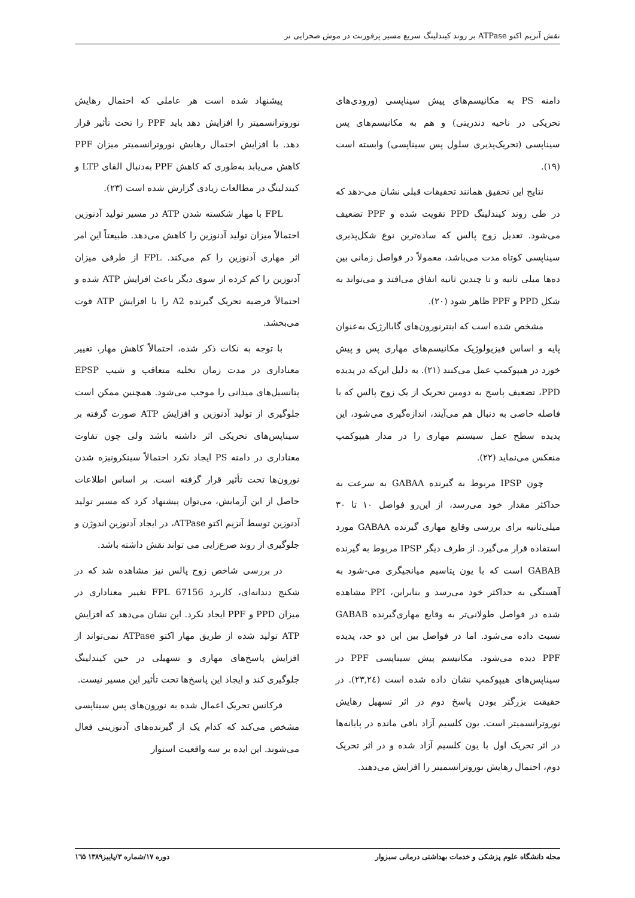نقش آنزیم اکتو ATPase بر روند کیندلینگ سریع مسیر پرفورنت در موش صحرایی نر
دامنه PS به مکانیسم‌های پیش سیناپسی (ورودی‌های تحریکی در ناحیه دندریتی) و هم به مکانیسم‌های پس سیناپسی (تحریک‌پذیری سلول پس سیناپسی) وابسته است (۱۹).
نتایج این تحقیق همانند تحقیقات قبلی نشان می-دهد که در طی روند کیندلینگ PPD تقویت شده و PPF تضعیف می‌شود. تعدیل زوج پالس که ساده‌ترین نوع شکل‌پذیری سیناپسی کوتاه مدت می‌باشد، معمولاً در فواصل زمانی بین ده‌ها میلی ثانیه و تا چندین ثانیه اتفاق می‌افتد و می‌تواند به شکل PPD و PPF ظاهر شود (۲۰).
مشخص شده است که اینترنورون‌های گاباارژیک به‌عنوان پایه و اساس فیزیولوژیک مکانیسم‌های مهاری پس و پیش خورد در هیپوکمپ عمل می‌کنند (۲۱). به دلیل این‌که در پدیده PPD، تضعیف پاسخ به دومین تحریک از یک زوج پالس که با فاصله خاصی به دنبال هم می‌آیند، اندازه‌گیری می‌شود، این پدیده سطح عمل سیستم مهاری را در مدار هیپوکمپ منعکس می‌نماید (۲۲).
چون IPSP مربوط به گیرنده GABAA به سرعت به حداکثر مقدار خود می‌رسد، از این‌رو فواصل ۱۰ تا ۳۰ میلی‌ثانیه برای بررسی وقایع مهاری گیرنده GABAA مورد استفاده قرار می‌گیرد. از طرف دیگر IPSP مربوط به گیرنده GABAB است که با یون پتاسیم میانجیگری می-شود به آهستگی به حداکثر خود می‌رسد و بنابراین، PPI مشاهده شده در فواصل طولانی‌تر به وقایع مهاری‌گیرنده GABAB نسبت داده می‌شود. اما در فواصل بین این دو حد، پدیده PPF دیده می‌شود. مکانیسم پیش سیناپسی PPF در سیناپس‌های هیپوکمپ نشان داده شده است (۲۳,۲٤). در حقیقت بزرگتر بودن پاسخ دوم در اثر تسهیل رهایش نوروترانسمیتر است. یون کلسیم آزاد باقی مانده در پایانه‌ها در اثر تحریک اول با یون کلسیم آزاد شده و در اثر تحریک دوم، احتمال رهایش نوروترانسمیتر را افزایش می‌دهند.
پیشنهاد شده است هر عاملی که احتمال رهایش نوروترانسمیتر را افزایش دهد باید PPF را تحت تأثیر قرار دهد. با افزایش احتمال رهایش نوروترانسمیتر میزان PPF کاهش می‌یابد به‌طوری که کاهش PPF به‌دنبال القای LTP و کیندلینگ در مطالعات زیادی گزارش شده است (۲۳).
FPL با مهار شکسته شدن ATP در مسیر تولید آدنوزین احتمالاً میزان تولید آدنوزین را کاهش می‌دهد. طبیعتاً این امر اثر مهاری آدنوزین را کم می‌کند. FPL از طرفی میزان آدنوزین را کم کرده از سوی دیگر باعث افزایش ATP شده و احتمالاً فرضیه تحریک گیرنده A2 را با افزایش ATP قوت می‌بخشد.
با توجه به نکات ذکر شده، احتمالاً کاهش مهار، تغییر معناداری در مدت زمان تخلیه متعاقب و شیب EPSP پتانسیل‌های میدانی را موجب می‌شود. همچنین ممکن است جلوگیری از تولید آدنوزین و افزایش ATP صورت گرفته بر سیناپس‌های تحریکی اثر داشته باشد ولی چون تفاوت معناداری در دامنه PS ایجاد نکرد احتمالاً سینکرونیزه شدن نورون‌ها تحت تأثیر قرار گرفته است. بر اساس اطلاعات حاصل از این آزمایش، می‌توان پیشنهاد کرد که مسیر تولید آدنوزین توسط آنزیم اکتو ATPase، در ایجاد آدنوزین اندوژن و جلوگیری از روند صرع‌زایی می تواند نقش داشته باشد.
در بررسی شاخص زوج پالس نیز مشاهده شد که در شکنج دندانه‌ای، کاربرد FPL 67156 تغییر معناداری در میزان PPD و PPF ایجاد نکرد. این نشان می‌دهد که افزایش ATP تولید شده از طریق مهار اکتو ATPase نمی‌تواند از افزایش پاسخ‌های مهاری و تسهیلی در حین کیندلینگ جلوگیری کند و ایجاد این پاسخ‌ها تحت تأثیر این مسیر نیست.
فرکانس تحریک اعمال شده به نورون‌های پس سیناپسی مشخص می‌کند که کدام یک از گیرنده‌های آدنوزینی فعال می‌شوند. این ایده بر سه واقعیت استوار
مجله دانشگاه علوم پزشکی و خدمات بهداشتی درمانی سبزوار دوره ۱۷/شماره ۳/پاییز۱۳۸۹ ۱٦۵